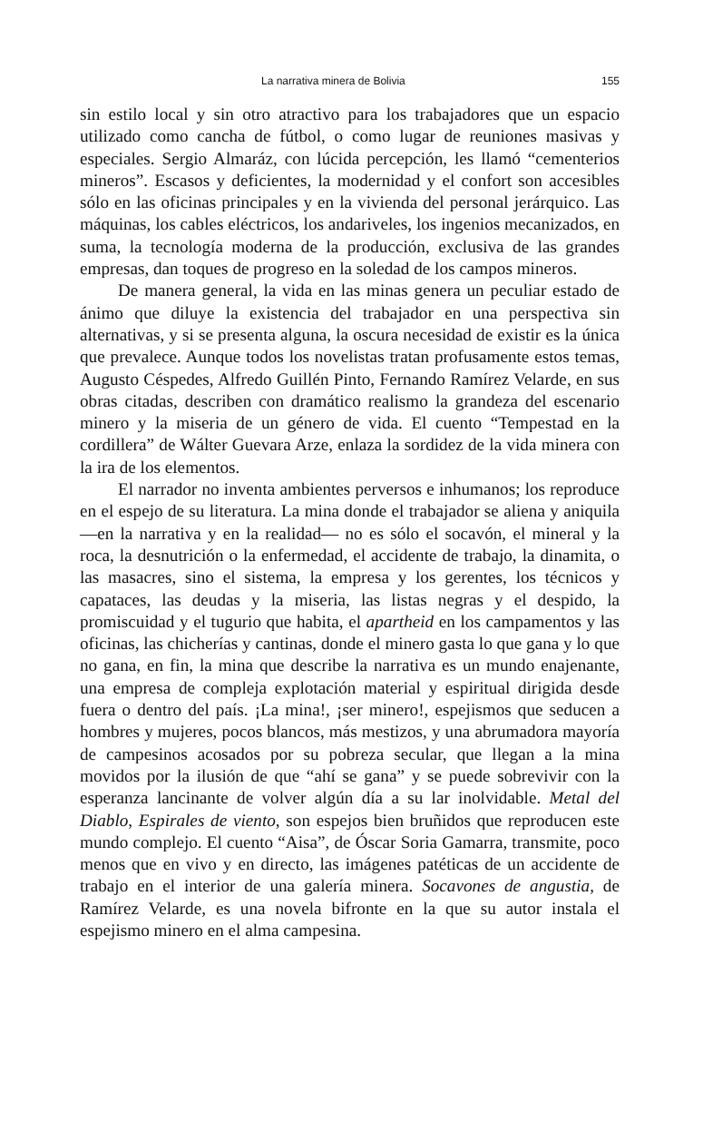La narrativa minera de Bolivia 155
sin estilo local y sin otro atractivo para los trabajadores que un espacio utilizado como cancha de fútbol, o como lugar de reuniones masivas y especiales. Sergio Almaráz, con lúcida percepción, les llamó “cementerios mineros”. Escasos y deficientes, la modernidad y el confort son accesibles sólo en las oficinas principales y en la vivienda del personal jerárquico. Las máquinas, los cables eléctricos, los andariveles, los ingenios mecanizados, en suma, la tecnología moderna de la producción, exclusiva de las grandes empresas, dan toques de progreso en la soledad de los campos mineros.
De manera general, la vida en las minas genera un peculiar estado de ánimo que diluye la existencia del trabajador en una perspectiva sin alternativas, y si se presenta alguna, la oscura necesidad de existir es la única que prevalece. Aunque todos los novelistas tratan profusamente estos temas, Augusto Céspedes, Alfredo Guillén Pinto, Fernando Ramírez Velarde, en sus obras citadas, describen con dramático realismo la grandeza del escenario minero y la miseria de un género de vida. El cuento “Tempestad en la cordillera” de Wálter Guevara Arze, enlaza la sordidez de la vida minera con la ira de los elementos.
El narrador no inventa ambientes perversos e inhumanos; los reproduce en el espejo de su literatura. La mina donde el trabajador se aliena y aniquila —en la narrativa y en la realidad— no es sólo el socavón, el mineral y la roca, la desnutrición o la enfermedad, el accidente de trabajo, la dinamita, o las masacres, sino el sistema, la empresa y los gerentes, los técnicos y capataces, las deudas y la miseria, las listas negras y el despido, la promiscuidad y el tugurio que habita, el apartheid en los campamentos y las oficinas, las chicherías y cantinas, donde el minero gasta lo que gana y lo que no gana, en fin, la mina que describe la narrativa es un mundo enajenante, una empresa de compleja explotación material y espiritual dirigida desde fuera o dentro del país. ¡La mina!, ¡ser minero!, espejismos que seducen a hombres y mujeres, pocos blancos, más mestizos, y una abrumadora mayoría de campesinos acosados por su pobreza secular, que llegan a la mina movidos por la ilusión de que “ahí se gana” y se puede sobrevivir con la esperanza lancinante de volver algún día a su lar inolvidable. Metal del Diablo, Espirales de viento, son espejos bien bruñidos que reproducen este mundo complejo. El cuento “Aisa”, de Óscar Soria Gamarra, transmite, poco menos que en vivo y en directo, las imágenes patéticas de un accidente de trabajo en el interior de una galería minera. Socavones de angustia, de Ramírez Velarde, es una novela bifronte en la que su autor instala el espejismo minero en el alma campesina.